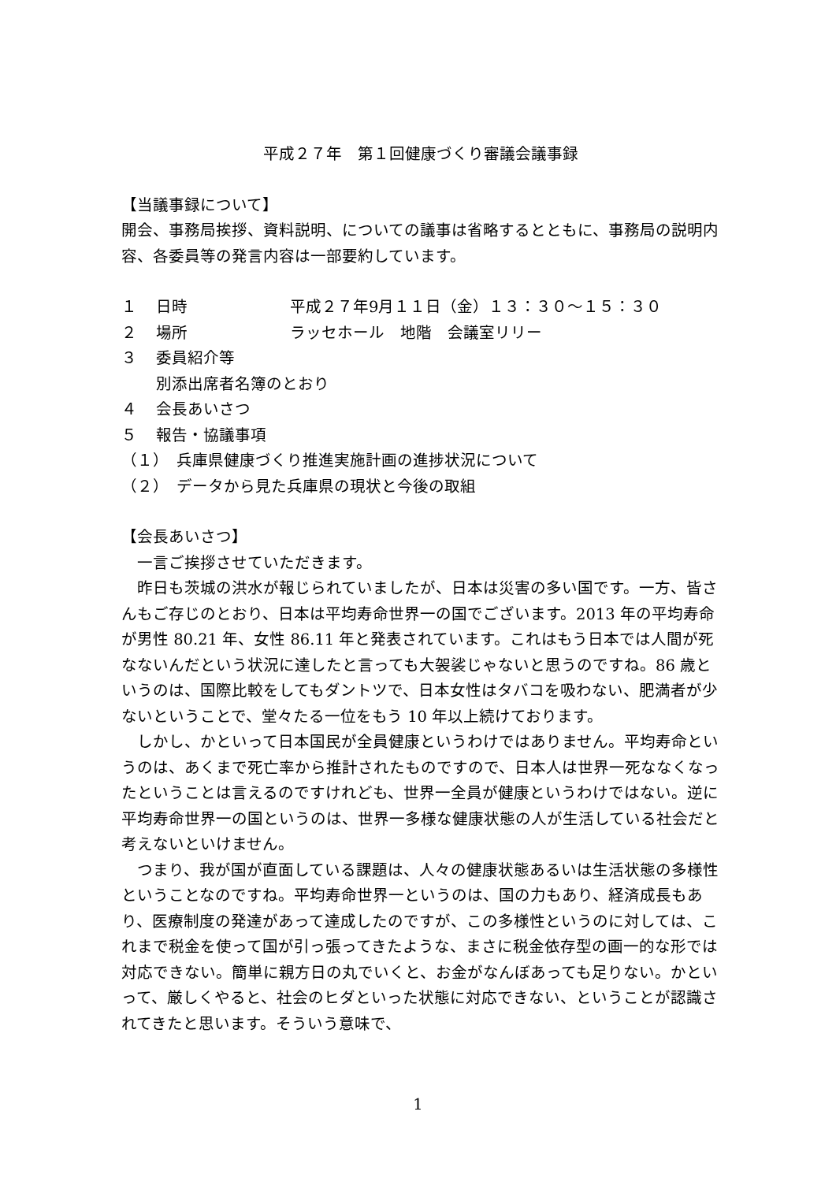平成２７年　第１回健康づくり審議会議事録
【当議事録について】
開会、事務局挨拶、資料説明、についての議事は省略するとともに、事務局の説明内容、各委員等の発言内容は一部要約しています。
１ 日時 平成２７年9月１１日（金）１３：３０～１５：３０
２ 場所 ラッセホール　地階　会議室リリー
３ 委員紹介等
別添出席者名簿のとおり
４ 会長あいさつ
５ 報告・協議事項
（１）　兵庫県健康づくり推進実施計画の進捗状況について
（２）　データから見た兵庫県の現状と今後の取組
【会長あいさつ】
　一言ご挨拶させていただきます。
　昨日も茨城の洪水が報じられていましたが、日本は災害の多い国です。一方、皆さんもご存じのとおり、日本は平均寿命世界一の国でございます。2013 年の平均寿命が男性 80.21 年、女性 86.11 年と発表されています。これはもう日本では人間が死なないんだという状況に達したと言っても大袈裟じゃないと思うのですね。86 歳というのは、国際比較をしてもダントツで、日本女性はタバコを吸わない、肥満者が少ないということで、堂々たる一位をもう 10 年以上続けております。
　しかし、かといって日本国民が全員健康というわけではありません。平均寿命というのは、あくまで死亡率から推計されたものですので、日本人は世界一死ななくなったということは言えるのですけれども、世界一全員が健康というわけではない。逆に平均寿命世界一の国というのは、世界一多様な健康状態の人が生活している社会だと考えないといけません。
　つまり、我が国が直面している課題は、人々の健康状態あるいは生活状態の多様性ということなのですね。平均寿命世界一というのは、国の力もあり、経済成長もあり、医療制度の発達があって達成したのですが、この多様性というのに対しては、これまで税金を使って国が引っ張ってきたような、まさに税金依存型の画一的な形では対応できない。簡単に親方日の丸でいくと、お金がなんぼあっても足りない。かといって、厳しくやると、社会のヒダといった状態に対応できない、ということが認識されてきたと思います。そういう意味で、
1